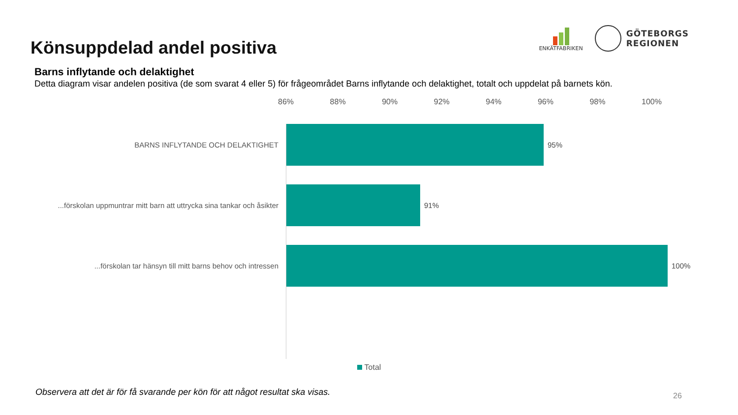Könsuppdelad andel positiva
ENKÄTFABRIKEN
GÖTEBORGS
REGIONEN
Barns inflytande och delaktighet
Detta diagram visar andelen positiva (de som svarat 4 eller 5) för frågeområdet Barns inflytande och delaktighet, totalt och uppdelat på barnets kön.
86% 88% 90% 92% 94% 96% 98% 100%
BARNS INFLYTANDE OCH DELAKTIGHET 95%
...förskolan uppmuntrar mitt barn att uttrycka sina tankar och åsikter
91%
...förskolan tar hänsyn till mitt barns behov och intressen 100%
Total
Observera att det är för få svarande per kön för att något resultat ska visas.
26